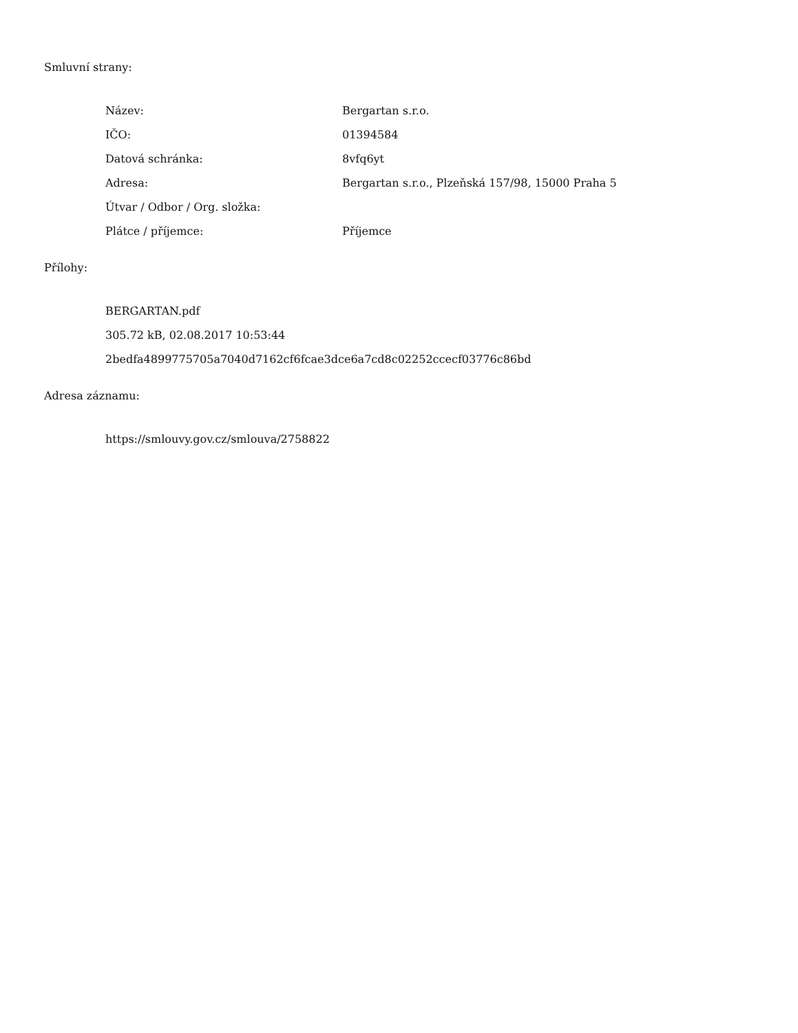Smluvní strany:
| Název: | Bergartan s.r.o. |
| IČO: | 01394584 |
| Datová schránka: | 8vfq6yt |
| Adresa: | Bergartan s.r.o., Plzeňská 157/98, 15000 Praha 5 |
| Útvar / Odbor / Org. složka: | |
| Plátce / příjemce: | Příjemce |
Přílohy:
BERGARTAN.pdf
305.72 kB, 02.08.2017 10:53:44
2bedfa4899775705a7040d7162cf6fcae3dce6a7cd8c02252ccecf03776c86bd
Adresa záznamu:
https://smlouvy.gov.cz/smlouva/2758822